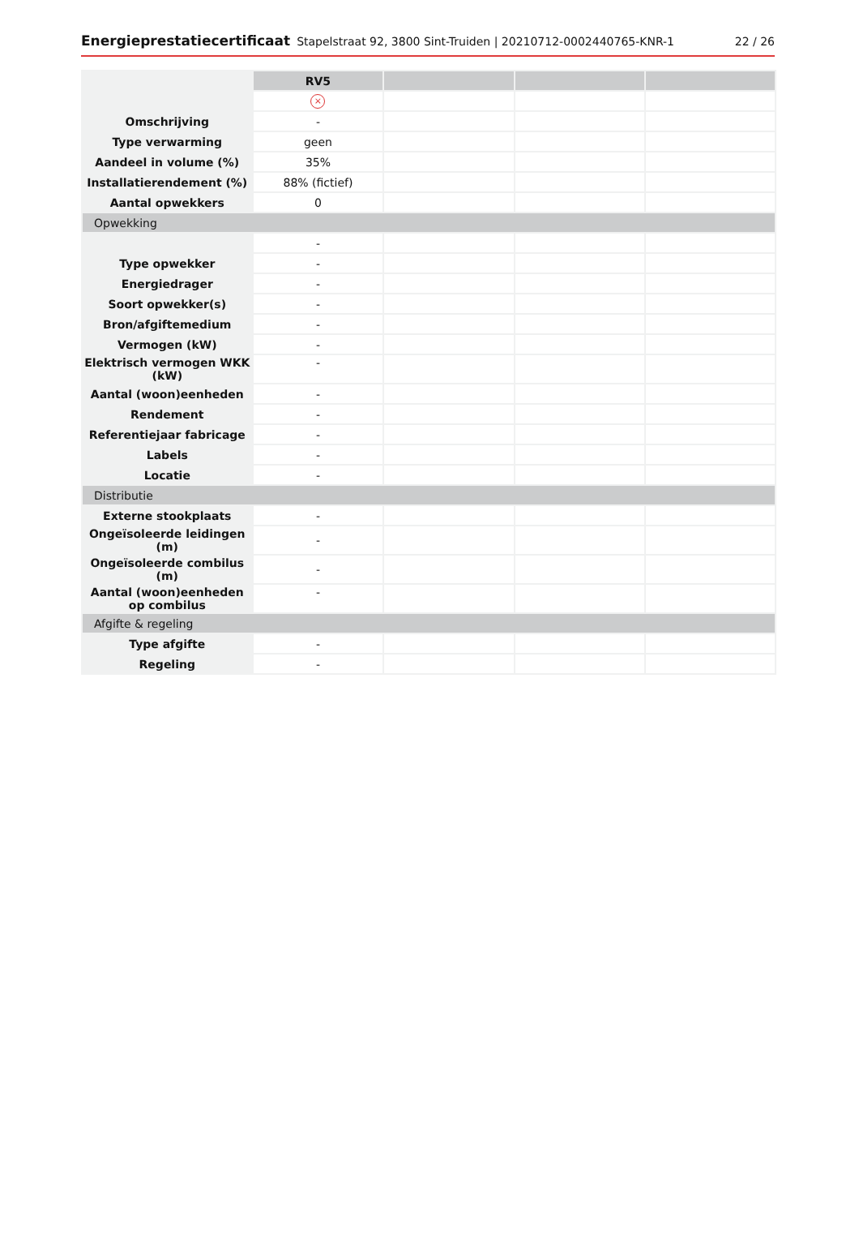Energieprestatiecertificaat Stapelstraat 92, 3800 Sint-Truiden | 20210712-0002440765-KNR-1 22 / 26
| | RV5 | | | |
| | × | | | |
| Omschrijving | - | | | |
| Type verwarming | geen | | | |
| Aandeel in volume (%) | 35% | | | |
| Installatierendement (%) | 88% (fictief) | | | |
| Aantal opwekkers | 0 | | | |
| Opwekking | | | | |
| | - | | | |
| Type opwekker | - | | | |
| Energiedrager | - | | | |
| Soort opwekker(s) | - | | | |
| Bron/afgiftemedium | - | | | |
| Vermogen (kW) | - | | | |
| Elektrisch vermogen WKK (kW) | - | | | |
| Aantal (woon)eenheden | - | | | |
| Rendement | - | | | |
| Referentiejaar fabricage | - | | | |
| Labels | - | | | |
| Locatie | - | | | |
| Distributie | | | | |
| Externe stookplaats | - | | | |
| Ongeïsoleerde leidingen (m) | - | | | |
| Ongeïsoleerde combilus (m) | - | | | |
| Aantal (woon)eenheden op combilus | - | | | |
| Afgifte & regeling | | | | |
| Type afgifte | - | | | |
| Regeling | - | | | |